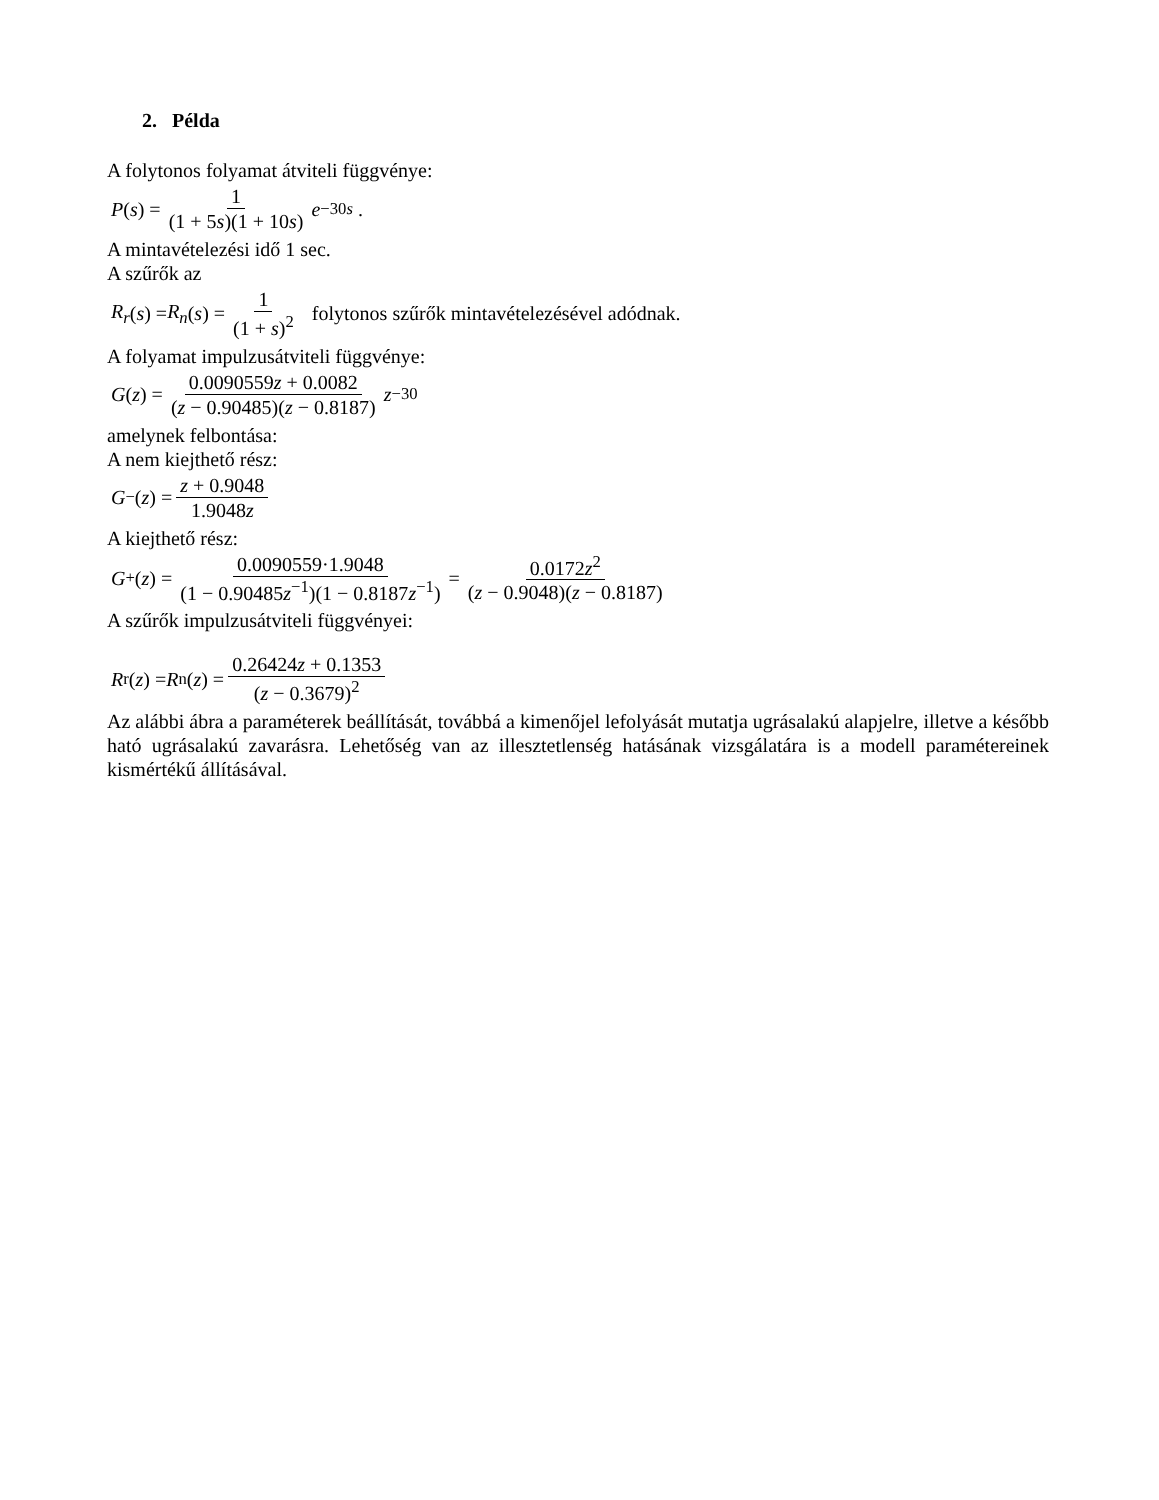2. Példa
A folytonos folyamat átviteli függvénye:
P (s) = 1 (1 + 5s)(1 + 10s) e<sup>−30s</sup> .
A mintavételezési idő 1 sec.
A szűrők az
R<sub>r</sub> (s) = R<sub>n</sub> (s) = 1 (1 + s)<sup>2</sup> folytonos szűrők mintavételezésével adódnak.
A folyamat impulzusátviteli függvénye:
G (z) = 0.0090559z + 0.0082 (z − 0.90485)(z − 0.8187) z<sup>−30</sup>
amelynek felbontása:
A nem kiejthető rész:
G<sub>−</sub>(z) = z + 0.9048 1.9048z
A kiejthető rész:
G<sub>+</sub>(z) = 0.0090559·1.9048 (1 − 0.90485z<sup>−1</sup>)(1 − 0.8187z<sup>−1</sup>) = 0.0172z<sup>2</sup> (z − 0.9048)(z − 0.8187)
A szűrők impulzusátviteli függvényei:
R<sub>r</sub>(z) = R<sub>n</sub>(z) = 0.26424z + 0.1353 (z − 0.3679)<sup>2</sup>
Az alábbi ábra a paraméterek beállítását, továbbá a kimenőjel lefolyását mutatja ugrásalakú alapjelre, illetve a később ható ugrásalakú zavarásra. Lehetőség van az illesztetlenség hatásának vizsgálatára is a modell paramétereinek kismértékű állításával.